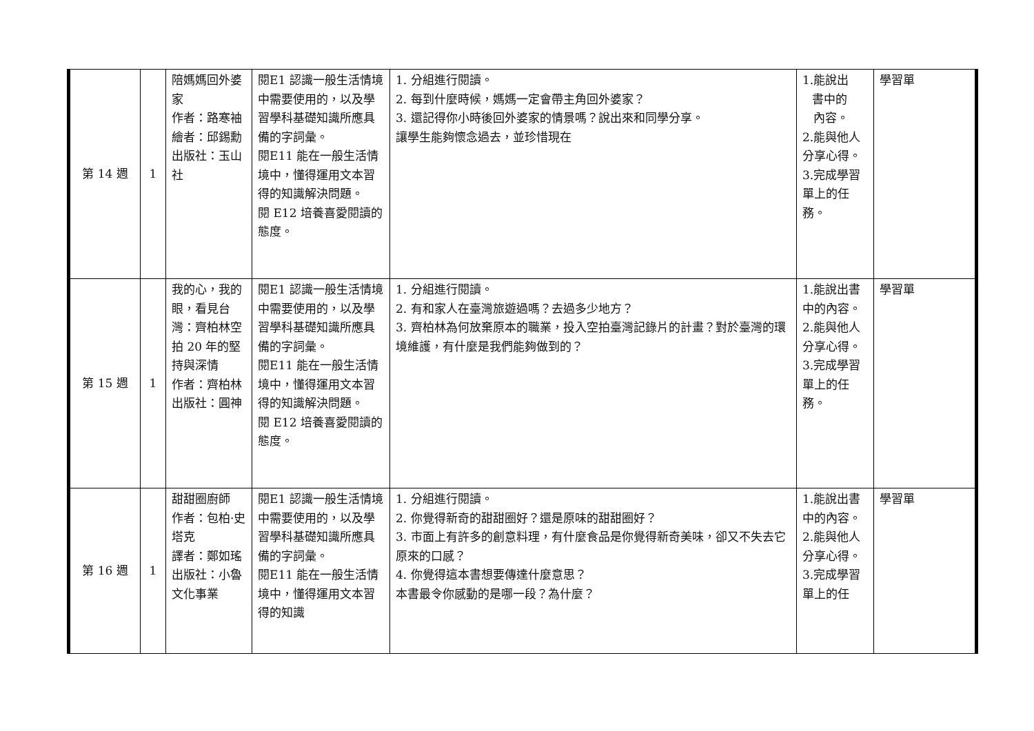| 第 14 週 | 1 | 陪媽媽回外婆家 作者：路寒袖 繪者：邱錫勳 出版社：玉山社 | 閱E1 認識一般生活情境中需要使用的，以及學習學科基礎知識所應具備的字詞彙。 閱E11 能在一般生活情境中，懂得運用文本習得的知識解決問題。 閱 E12 培養喜愛閱讀的態度。 | 1. 分組進行閱讀。 2. 每到什麼時候，媽媽一定會帶主角回外婆家？ 3. 還記得你小時後回外婆家的情景嗎？說出來和同學分享。 讓學生能夠懷念過去，並珍惜現在 | 1.能說出 書中的 內容。 2.能與他人分享心得。 3.完成學習單上的任務。 | 學習單 |
| 第 15 週 | 1 | 我的心，我的眼，看見台灣：齊柏林空拍 20 年的堅持與深情 作者：齊柏林 出版社：圓神 | 閱E1 認識一般生活情境中需要使用的，以及學習學科基礎知識所應具備的字詞彙。 閱E11 能在一般生活情境中，懂得運用文本習得的知識解決問題。 閱 E12 培養喜愛閱讀的態度。 | 1. 分組進行閱讀。 2. 有和家人在臺灣旅遊過嗎？去過多少地方？ 3. 齊柏林為何放棄原本的職業，投入空拍臺灣記錄片的計畫？對於臺灣的環境維護，有什麼是我們能夠做到的？ | 1.能說出書中的內容。 2.能與他人分享心得。 3.完成學習單上的任務。 | 學習單 |
| 第 16 週 | 1 | 甜甜圈廚師 作者：包柏·史塔克 譯者：鄭如瑤 出版社：小魯文化事業 | 閱E1 認識一般生活情境中需要使用的，以及學習學科基礎知識所應具備的字詞彙。 閱E11 能在一般生活情境中，懂得運用文本習得的知識 | 1. 分組進行閱讀。 2. 你覺得新奇的甜甜圈好？還是原味的甜甜圈好？ 3. 市面上有許多的創意料理，有什麼食品是你覺得新奇美味，卻又不失去它原來的口感？ 4. 你覺得這本書想要傳達什麼意思？ 本書最令你感動的是哪一段？為什麼？ | 1.能說出書中的內容。 2.能與他人分享心得。 3.完成學習單上的任 | 學習單 |